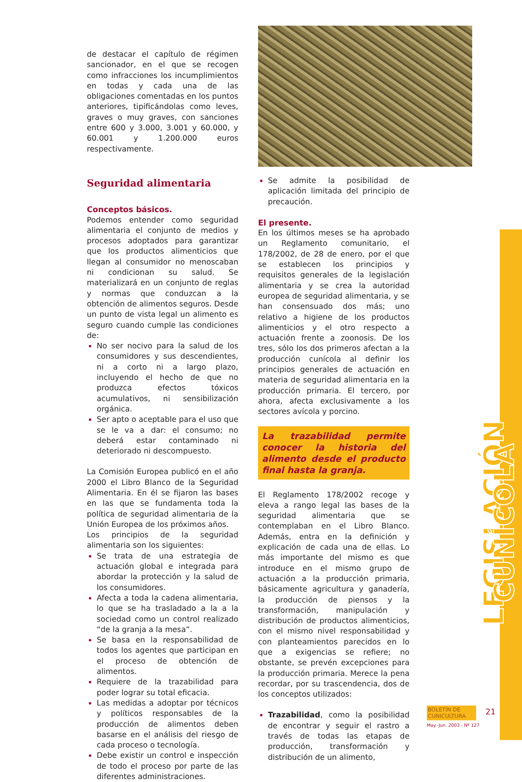de destacar el capítulo de régimen sancionador, en el que se recogen como infracciones los incumplimientos en todas y cada una de las obligaciones comentadas en los puntos anteriores, tipificándolas como leves, graves o muy graves, con sanciones entre 600 y 3.000, 3.001 y 60.000, y 60.001 y 1.200.000 euros respectivamente.
Seguridad alimentaria
Conceptos básicos.
Podemos entender como seguridad alimentaria el conjunto de medios y procesos adoptados para garantizar que los productos alimenticios que llegan al consumidor no menoscaban ni condicionan su salud. Se materializará en un conjunto de reglas y normas que conduzcan a la obtención de alimentos seguros. Desde un punto de vista legal un alimento es seguro cuando cumple las condiciones de:
No ser nocivo para la salud de los consumidores y sus descendientes, ni a corto ni a largo plazo, incluyendo el hecho de que no produzca efectos tóxicos acumulativos, ni sensibilización orgánica.
Ser apto o aceptable para el uso que se le va a dar: el consumo; no deberá estar contaminado ni deteriorado ni descompuesto.
La Comisión Europea publicó en el año 2000 el Libro Blanco de la Seguridad Alimentaria. En él se fijaron las bases en las que se fundamenta toda la política de seguridad alimentaria de la Unión Europea de los próximos años.
Los principios de la seguridad alimentaria son los siguientes:
Se trata de una estrategia de actuación global e integrada para abordar la protección y la salud de los consumidores.
Afecta a toda la cadena alimentaria, lo que se ha trasladado a la a la sociedad como un control realizado “de la granja a la mesa”.
Se basa en la responsabilidad de todos los agentes que participan en el proceso de obtención de alimentos.
Requiere de la trazabilidad para poder lograr su total eficacia.
Las medidas a adoptar por técnicos y políticos responsables de la producción de alimentos deben basarse en el análisis del riesgo de cada proceso o tecnología.
Debe existir un control e inspección de todo el proceso por parte de las diferentes administraciones.
Se admite la posibilidad de aplicación limitada del principio de precaución.
El presente.
En los últimos meses se ha aprobado un Reglamento comunitario, el 178/2002, de 28 de enero, por el que se establecen los principios y requisitos generales de la legislación alimentaria y se crea la autoridad europea de seguridad alimentaria, y se han consensuado dos más; uno relativo a higiene de los productos alimenticios y el otro respecto a actuación frente a zoonosis. De los tres, sólo los dos primeros afectan a la producción cunícola al definir los principios generales de actuación en materia de seguridad alimentaria en la producción primaria. El tercero, por ahora, afecta exclusivamente a los sectores avícola y porcino.
La trazabilidad permite conocer la historia del alimento desde el producto final hasta la granja.
El Reglamento 178/2002 recoge y eleva a rango legal las bases de la seguridad alimentaria que se contemplaban en el Libro Blanco. Además, entra en la definición y explicación de cada una de ellas. Lo más importante del mismo es que introduce en el mismo grupo de actuación a la producción primaria, básicamente agricultura y ganadería, la producción de piensos y la transformación, manipulación y distribución de productos alimenticios, con el mismo nivel responsabilidad y con planteamientos parecidos en lo que a exigencias se refiere; no obstante, se prevén excepciones para la producción primaria. Merece la pena recordar, por su trascendencia, dos de los conceptos utilizados:
Trazabilidad, como la posibilidad de encontrar y seguir el rastro a través de todas las etapas de producción, transformación y distribución de un alimento,
LEGISLACIÓN CUNÍCOLA
BOLETÍN DE CUNICULTURA
May.-Jun. 2003 - Nº 127
21